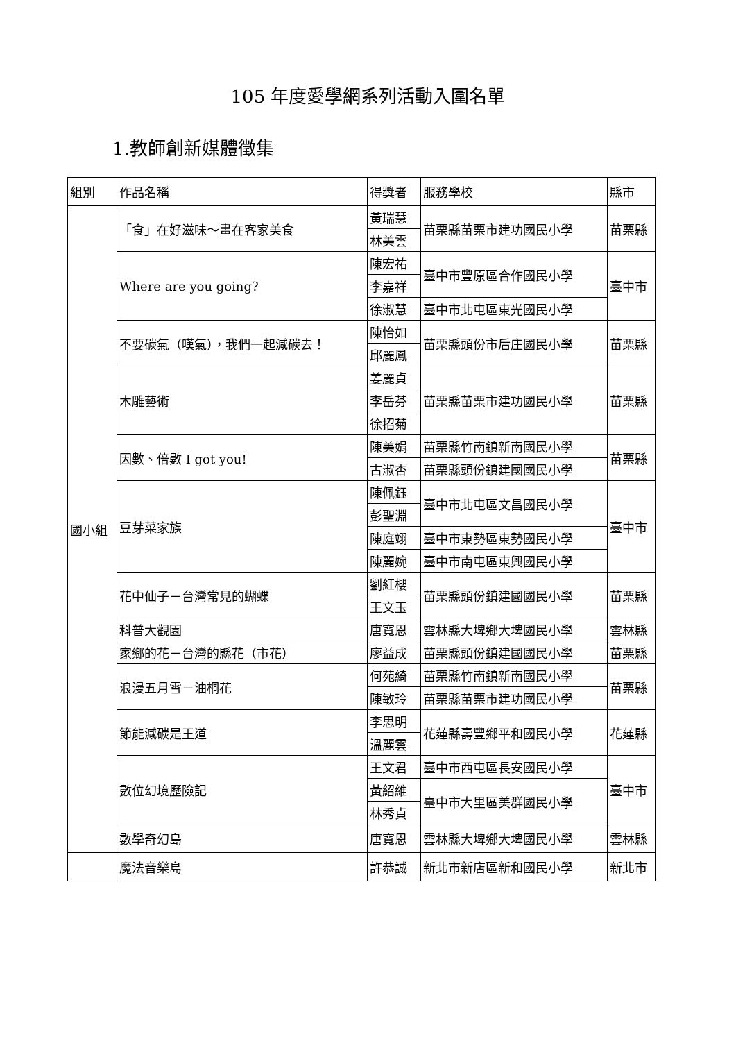105 年度愛學網系列活動入圍名單
1.教師創新媒體徵集
| 組別 | 作品名稱 | 得獎者 | 服務學校 | 縣市 |
| --- | --- | --- | --- | --- |
| 國小組 | 「食」在好滋味～畫在客家美食 | 黃瑞慧 | 苗栗縣苗栗市建功國民小學 | 苗栗縣 |
| | | 林美雲 | | |
| | Where are you going? | 陳宏祐 | 臺中市豐原區合作國民小學 | 臺中市 |
| | | 李嘉祥 | | |
| | | 徐淑慧 | 臺中市北屯區東光國民小學 | |
| | 不要碳氣（嘆氣），我們一起減碳去！ | 陳怡如 | 苗栗縣頭份市后庄國民小學 | 苗栗縣 |
| | | 邱麗鳳 | | |
| | 木雕藝術 | 姜麗貞 | 苗栗縣苗栗市建功國民小學 | 苗栗縣 |
| | | 李岳芬 | | |
| | | 徐招菊 | | |
| | 因數、倍數 I got you! | 陳美娟 | 苗栗縣竹南鎮新南國民小學 | 苗栗縣 |
| | | 古淑杏 | 苗栗縣頭份鎮建國國民小學 | |
| | 豆芽菜家族 | 陳佩鈺 | 臺中市北屯區文昌國民小學 | 臺中市 |
| | | 彭聖淵 | | |
| | | 陳庭翊 | 臺中市東勢區東勢國民小學 | |
| | | 陳麗婉 | 臺中市南屯區東興國民小學 | |
| | 花中仙子－台灣常見的蝴蝶 | 劉紅櫻 | 苗栗縣頭份鎮建國國民小學 | 苗栗縣 |
| | | 王文玉 | | |
| | 科普大觀園 | 唐寬恩 | 雲林縣大埤鄉大埤國民小學 | 雲林縣 |
| | 家鄉的花－台灣的縣花（市花） | 廖益成 | 苗栗縣頭份鎮建國國民小學 | 苗栗縣 |
| | 浪漫五月雪－油桐花 | 何苑綺 | 苗栗縣竹南鎮新南國民小學 | 苗栗縣 |
| | | 陳敏玲 | 苗栗縣苗栗市建功國民小學 | |
| | 節能減碳是王道 | 李思明 | 花蓮縣壽豐鄉平和國民小學 | 花蓮縣 |
| | | 溫麗雲 | | |
| | 數位幻境歷險記 | 王文君 | 臺中市西屯區長安國民小學 | 臺中市 |
| | | 黃紹維 | 臺中市大里區美群國民小學 | |
| | | 林秀貞 | | |
| | 數學奇幻島 | 唐寬恩 | 雲林縣大埤鄉大埤國民小學 | 雲林縣 |
| | 魔法音樂島 | 許恭誠 | 新北市新店區新和國民小學 | 新北市 |